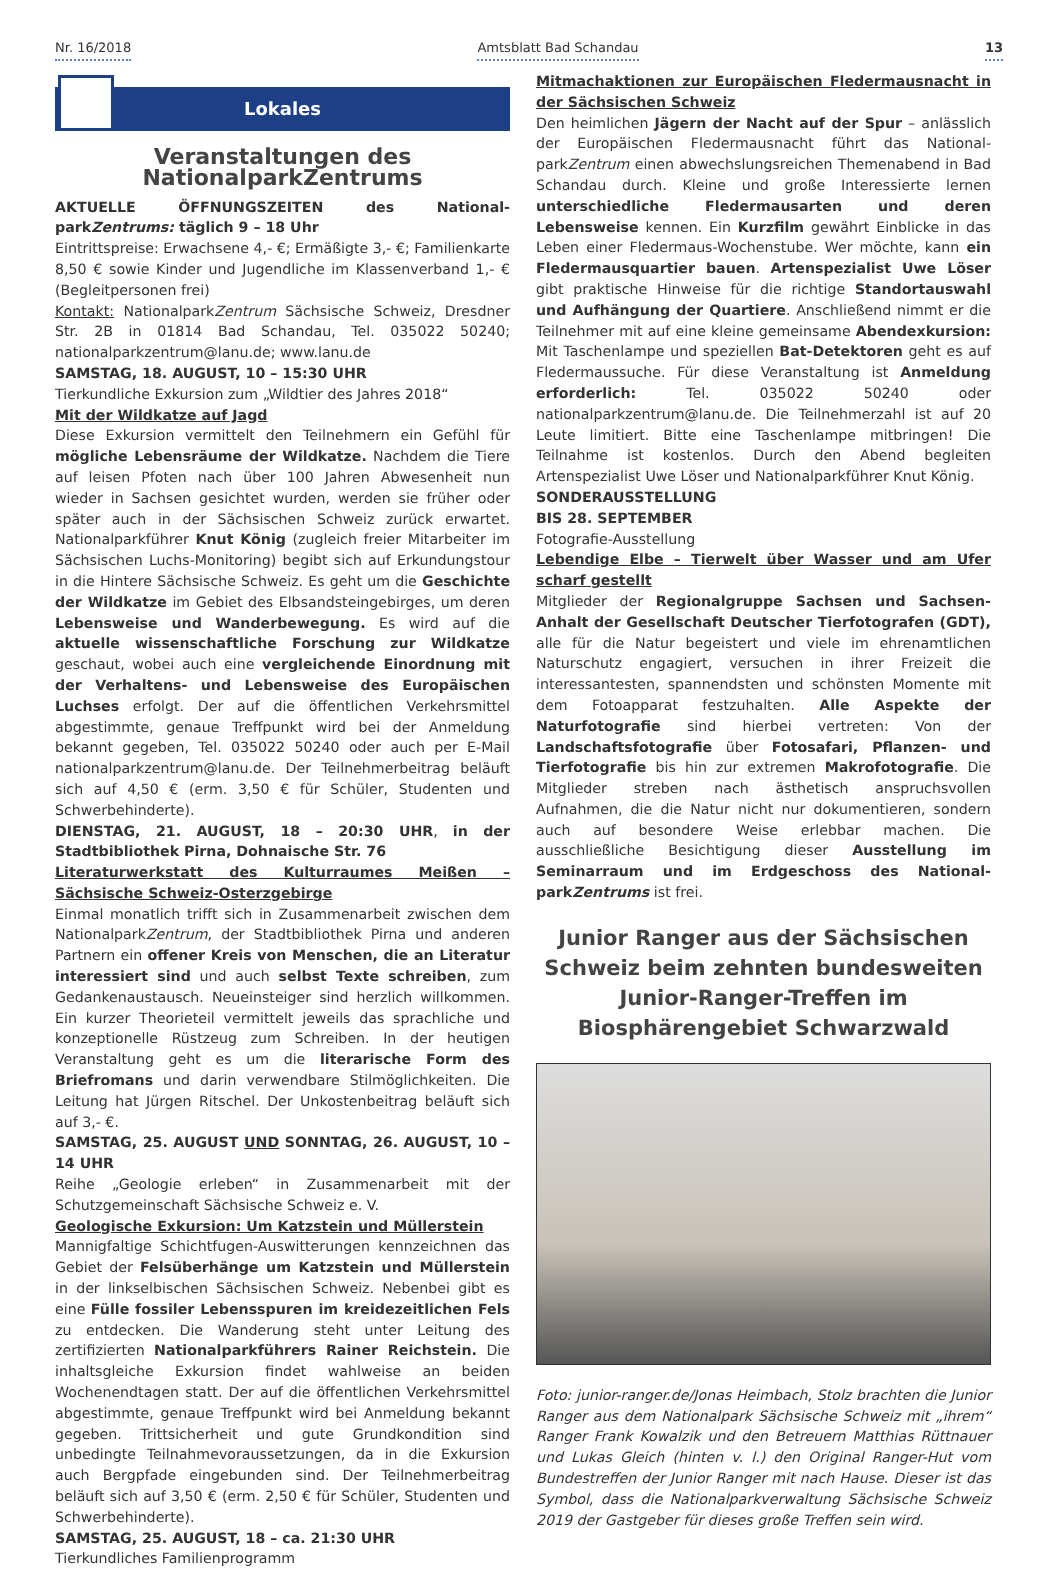Nr. 16/2018
Amtsblatt Bad Schandau
13
Lokales
Veranstaltungen des NationalparkZentrums
AKTUELLE ÖFFNUNGSZEITEN des National­parkZentrums: täglich 9 – 18 Uhr
Eintrittspreise: Erwachsene 4,- €; Ermäßigte 3,- €; Familienkarte 8,50 € sowie Kinder und Jugendliche im Klassenverband 1,- € (Begleitpersonen frei)
Kontakt: National­parkZentrum Sächsische Schweiz, Dresdner Str. 2B in 01814 Bad Schandau, Tel. 035022 50240; nationalparkzentrum@lanu.de; www.lanu.de
SAMSTAG, 18. AUGUST, 10 – 15:30 UHR
Tierkundliche Exkursion zum „Wildtier des Jahres 2018“
Mit der Wildkatze auf Jagd
Diese Exkursion vermittelt den Teilnehmern ein Gefühl für mögliche Lebensräume der Wildkatze. Nachdem die Tiere auf leisen Pfoten nach über 100 Jahren Abwesenheit nun wieder in Sachsen gesichtet wurden, werden sie früher oder später auch in der Sächsischen Schweiz zurück erwartet. Nationalparkführer Knut König (zugleich freier Mitarbeiter im Sächsischen Luchs-Monitoring) begibt sich auf Erkundungstour in die Hintere Sächsische Schweiz. Es geht um die Geschichte der Wildkatze im Gebiet des Elbsandsteingebirges, um deren Lebensweise und Wanderbewegung. Es wird auf die aktuelle wissenschaftliche Forschung zur Wildkatze geschaut, wobei auch eine vergleichende Einordnung mit der Verhaltens- und Lebensweise des Europäischen Luchses erfolgt. Der auf die öffentlichen Verkehrsmittel abgestimmte, genaue Treffpunkt wird bei der Anmeldung bekannt gegeben, Tel. 035022 50240 oder auch per E-Mail nationalparkzentrum@lanu.de. Der Teilnehmerbeitrag beläuft sich auf 4,50 € (erm. 3,50 € für Schüler, Studenten und Schwerbehinderte).
DIENSTAG, 21. AUGUST, 18 – 20:30 UHR, in der Stadtbibliothek Pirna, Dohnaische Str. 76
Literaturwerkstatt des Kulturraumes Meißen – Sächsische Schweiz-Osterzgebirge
Einmal monatlich trifft sich in Zusammenarbeit zwischen dem National­parkZentrum, der Stadtbibliothek Pirna und anderen Partnern ein offener Kreis von Menschen, die an Literatur interessiert sind und auch selbst Texte schreiben, zum Gedankenaustausch. Neueinsteiger sind herzlich willkommen. Ein kurzer Theorieteil vermittelt jeweils das sprachliche und konzeptionelle Rüstzeug zum Schreiben. In der heutigen Veranstaltung geht es um die literarische Form des Briefromans und darin verwendbare Stilmöglichkeiten. Die Leitung hat Jürgen Ritschel. Der Unkostenbeitrag beläuft sich auf 3,- €.
SAMSTAG, 25. AUGUST UND SONNTAG, 26. AUGUST, 10 – 14 UHR
Reihe „Geologie erleben“ in Zusammenarbeit mit der Schutzgemeinschaft Sächsische Schweiz e. V.
Geologische Exkursion: Um Katzstein und Müllerstein
Mannigfaltige Schichtfugen-Auswitterungen kennzeichnen das Gebiet der Felsüberhänge um Katzstein und Müllerstein in der linkselbischen Sächsischen Schweiz. Nebenbei gibt es eine Fülle fossiler Lebensspuren im kreidezeitlichen Fels zu entdecken. Die Wanderung steht unter Leitung des zertifizierten Nationalparkführers Rainer Reichstein. Die inhaltsgleiche Exkursion findet wahlweise an beiden Wochenendtagen statt. Der auf die öffentlichen Verkehrsmittel abgestimmte, genaue Treffpunkt wird bei Anmeldung bekannt gegeben. Trittsicherheit und gute Grundkondition sind unbedingte Teilnahmevoraussetzungen, da in die Exkursion auch Bergpfade eingebunden sind. Der Teilnehmerbeitrag beläuft sich auf 3,50 € (erm. 2,50 € für Schüler, Studenten und Schwerbehinderte).
SAMSTAG, 25. AUGUST, 18 – ca. 21:30 UHR
Tierkundliches Familienprogramm
Mitmachaktionen zur Europäischen Fledermausnacht in der Sächsischen Schweiz
Den heimlichen Jägern der Nacht auf der Spur – anlässlich der Europäischen Fledermausnacht führt das National­parkZentrum einen abwechslungsreichen Themenabend in Bad Schandau durch. Kleine und große Interessierte lernen unterschiedliche Fledermausarten und deren Lebensweise kennen. Ein Kurzfilm gewährt Einblicke in das Leben einer Fledermaus-Wochenstube. Wer möchte, kann ein Fledermausquartier bauen. Artenspezialist Uwe Löser gibt praktische Hinweise für die richtige Standortauswahl und Aufhängung der Quartiere. Anschließend nimmt er die Teilnehmer mit auf eine kleine gemeinsame Abendexkursion: Mit Taschenlampe und speziellen Bat-Detektoren geht es auf Fledermaussuche. Für diese Veranstaltung ist Anmeldung erforderlich: Tel. 035022 50240 oder nationalparkzentrum@lanu.de. Die Teilnehmerzahl ist auf 20 Leute limitiert. Bitte eine Taschenlampe mitbringen! Die Teilnahme ist kostenlos. Durch den Abend begleiten Artenspezialist Uwe Löser und Nationalparkführer Knut König.
SONDERAUSSTELLUNG
BIS 28. SEPTEMBER
Fotografie-Ausstellung
Lebendige Elbe – Tierwelt über Wasser und am Ufer scharf gestellt
Mitglieder der Regionalgruppe Sachsen und Sachsen-Anhalt der Gesellschaft Deutscher Tierfotografen (GDT), alle für die Natur begeistert und viele im ehrenamtlichen Naturschutz engagiert, versuchen in ihrer Freizeit die interessantesten, spannendsten und schönsten Momente mit dem Fotoapparat festzuhalten. Alle Aspekte der Naturfotografie sind hierbei vertreten: Von der Landschaftsfotografie über Fotosafari, Pflanzen- und Tierfotografie bis hin zur extremen Makrofotografie. Die Mitglieder streben nach ästhetisch anspruchsvollen Aufnahmen, die die Natur nicht nur dokumentieren, sondern auch auf besondere Weise erlebbar machen. Die ausschließliche Besichtigung dieser Ausstellung im Seminarraum und im Erdgeschoss des National­parkZentrums ist frei.
Junior Ranger aus der Sächsischen Schweiz beim zehnten bundesweiten Junior-Ranger-Treffen im Biosphärengebiet Schwarzwald
Foto: junior-ranger.de/Jonas Heimbach, Stolz brachten die Junior Ranger aus dem Nationalpark Sächsische Schweiz mit „ihrem“ Ranger Frank Kowalzik und den Betreuern Matthias Rüttnauer und Lukas Gleich (hinten v. l.) den Original Ranger-Hut vom Bundestreffen der Junior Ranger mit nach Hause. Dieser ist das Symbol, dass die Nationalparkverwaltung Sächsische Schweiz 2019 der Gastgeber für dieses große Treffen sein wird.